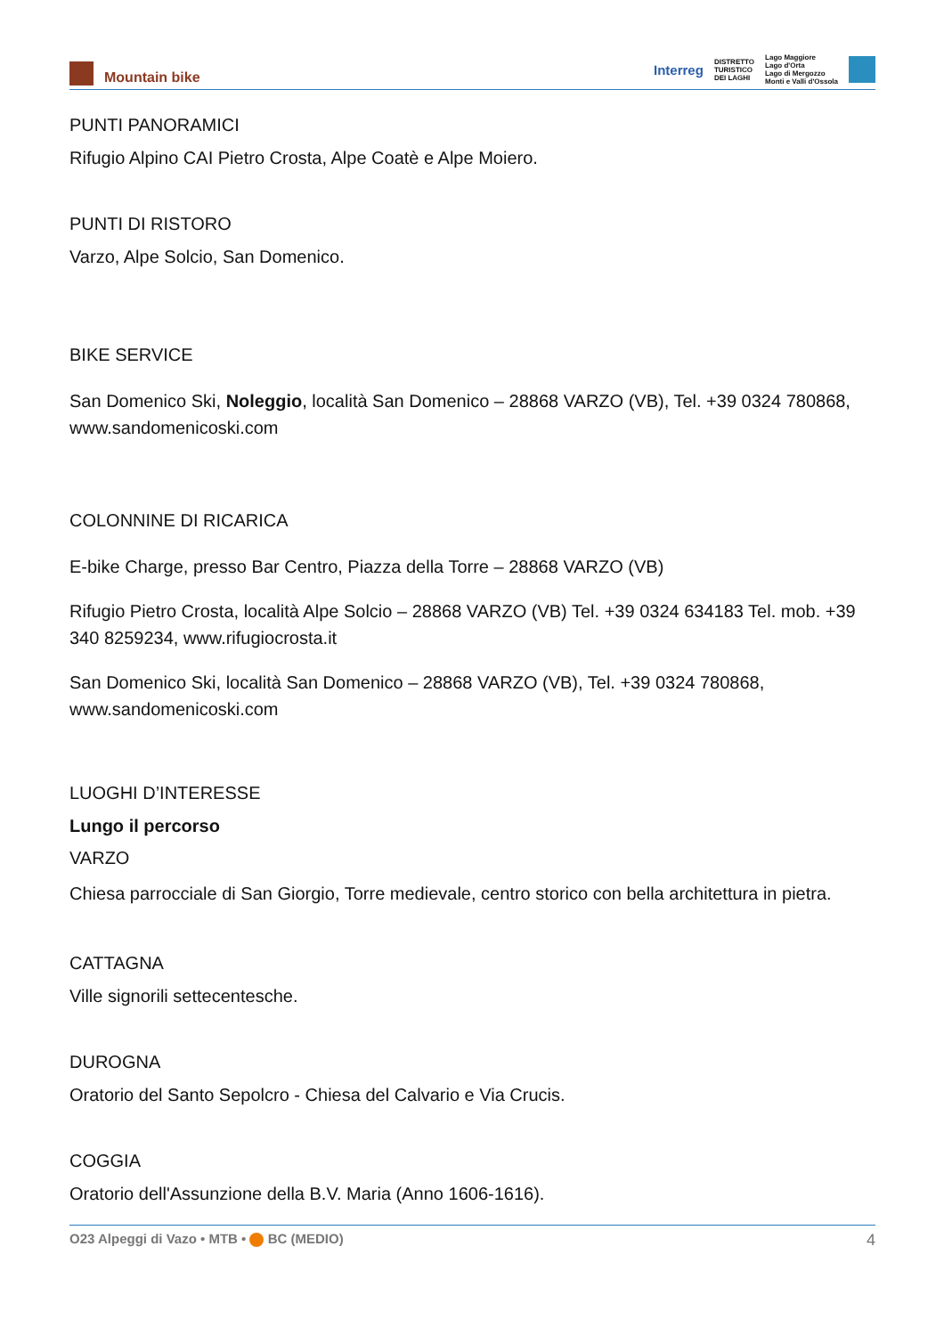Mountain bike
Interreg
DISTRETTO
TURISTICO
DEI LAGHI
Lago Maggiore
Lago d'Orta
Lago di Mergozzo
Monti e Valli d'Ossola
PUNTI PANORAMICI
Rifugio Alpino CAI Pietro Crosta, Alpe Coatè e Alpe Moiero.
PUNTI DI RISTORO
Varzo, Alpe Solcio, San Domenico.
BIKE SERVICE
San Domenico Ski, Noleggio, località San Domenico – 28868 VARZO (VB), Tel. +39 0324 780868, www.sandomenicoski.com
COLONNINE DI RICARICA
E-bike Charge, presso Bar Centro, Piazza della Torre – 28868 VARZO (VB)
Rifugio Pietro Crosta, località Alpe Solcio – 28868 VARZO (VB) Tel. +39 0324 634183 Tel. mob. +39 340 8259234, www.rifugiocrosta.it
San Domenico Ski, località San Domenico – 28868 VARZO (VB), Tel. +39 0324 780868, www.sandomenicoski.com
LUOGHI D’INTERESSE
Lungo il percorso
VARZO
Chiesa parrocciale di San Giorgio, Torre medievale, centro storico con bella architettura in pietra.
CATTAGNA
Ville signorili settecentesche.
DUROGNA
Oratorio del Santo Sepolcro - Chiesa del Calvario e Via Crucis.
COGGIA
Oratorio dell'Assunzione della B.V. Maria (Anno 1606-1616).
O23 Alpeggi di Vazo • MTB • BC (MEDIO) 4